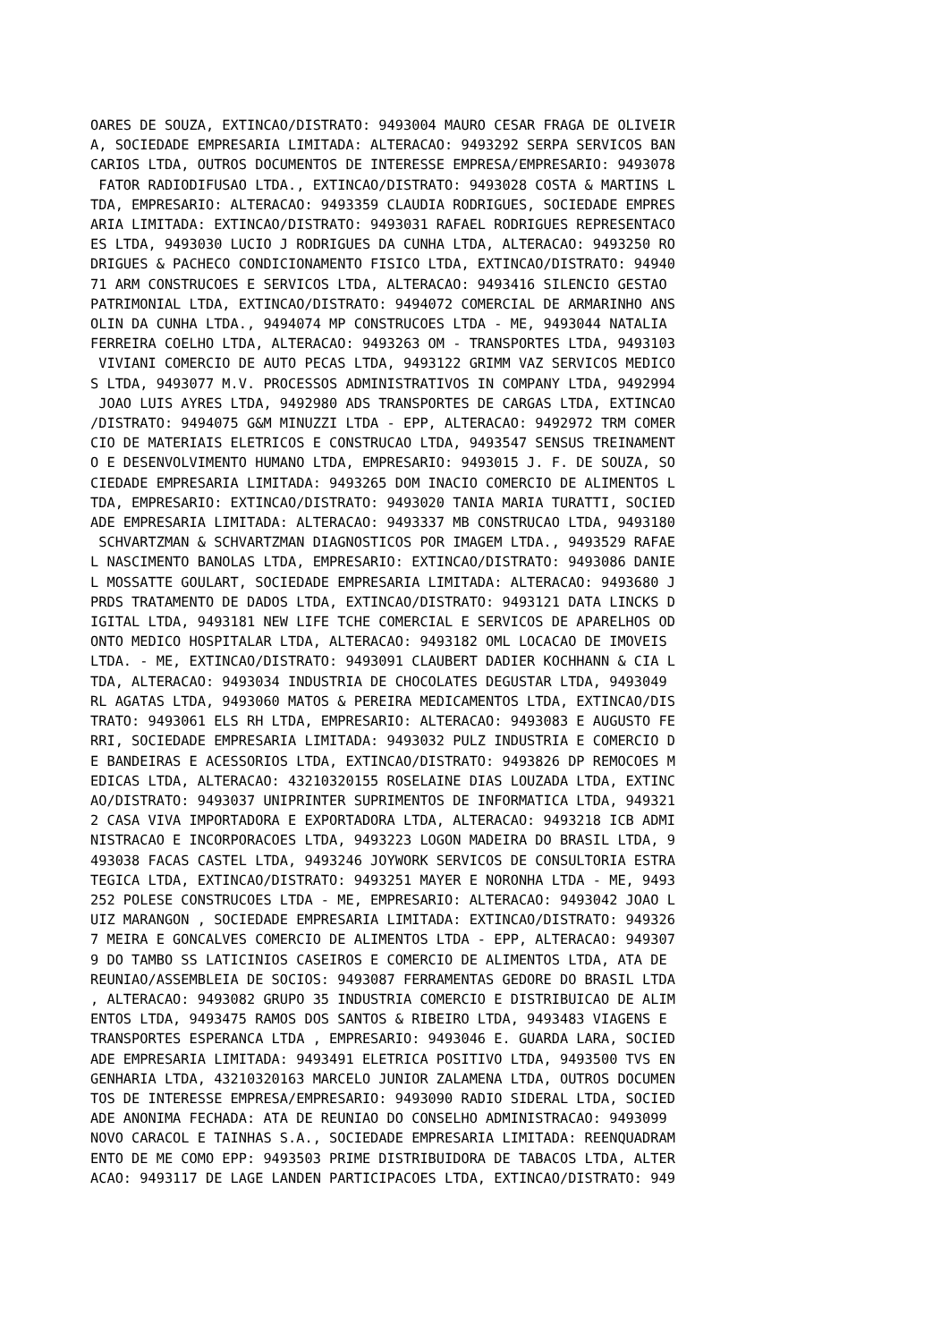OARES DE SOUZA, EXTINCAO/DISTRATO: 9493004 MAURO CESAR FRAGA DE OLIVEIR
A, SOCIEDADE EMPRESARIA LIMITADA: ALTERACAO: 9493292 SERPA SERVICOS BAN
CARIOS LTDA, OUTROS DOCUMENTOS DE INTERESSE EMPRESA/EMPRESARIO: 9493078
 FATOR RADIODIFUSAO LTDA., EXTINCAO/DISTRATO: 9493028 COSTA & MARTINS L
TDA, EMPRESARIO: ALTERACAO: 9493359 CLAUDIA RODRIGUES, SOCIEDADE EMPRES
ARIA LIMITADA: EXTINCAO/DISTRATO: 9493031 RAFAEL RODRIGUES REPRESENTACO
ES LTDA, 9493030 LUCIO J RODRIGUES DA CUNHA LTDA, ALTERACAO: 9493250 RO
DRIGUES & PACHECO CONDICIONAMENTO FISICO LTDA, EXTINCAO/DISTRATO: 94940
71 ARM CONSTRUCOES E SERVICOS LTDA, ALTERACAO: 9493416 SILENCIO GESTAO
PATRIMONIAL LTDA, EXTINCAO/DISTRATO: 9494072 COMERCIAL DE ARMARINHO ANS
OLIN DA CUNHA LTDA., 9494074 MP CONSTRUCOES LTDA - ME, 9493044 NATALIA
FERREIRA COELHO LTDA, ALTERACAO: 9493263 OM - TRANSPORTES LTDA, 9493103
 VIVIANI COMERCIO DE AUTO PECAS LTDA, 9493122 GRIMM VAZ SERVICOS MEDICO
S LTDA, 9493077 M.V. PROCESSOS ADMINISTRATIVOS IN COMPANY LTDA, 9492994
 JOAO LUIS AYRES LTDA, 9492980 ADS TRANSPORTES DE CARGAS LTDA, EXTINCAO
/DISTRATO: 9494075 G&M MINUZZI LTDA - EPP, ALTERACAO: 9492972 TRM COMER
CIO DE MATERIAIS ELETRICOS E CONSTRUCAO LTDA, 9493547 SENSUS TREINAMENT
O E DESENVOLVIMENTO HUMANO LTDA, EMPRESARIO: 9493015 J. F. DE SOUZA, SO
CIEDADE EMPRESARIA LIMITADA: 9493265 DOM INACIO COMERCIO DE ALIMENTOS L
TDA, EMPRESARIO: EXTINCAO/DISTRATO: 9493020 TANIA MARIA TURATTI, SOCIED
ADE EMPRESARIA LIMITADA: ALTERACAO: 9493337 MB CONSTRUCAO LTDA, 9493180
 SCHVARTZMAN & SCHVARTZMAN DIAGNOSTICOS POR IMAGEM LTDA., 9493529 RAFAE
L NASCIMENTO BANOLAS LTDA, EMPRESARIO: EXTINCAO/DISTRATO: 9493086 DANIE
L MOSSATTE GOULART, SOCIEDADE EMPRESARIA LIMITADA: ALTERACAO: 9493680 J
PRDS TRATAMENTO DE DADOS LTDA, EXTINCAO/DISTRATO: 9493121 DATA LINCKS D
IGITAL LTDA, 9493181 NEW LIFE TCHE COMERCIAL E SERVICOS DE APARELHOS OD
ONTO MEDICO HOSPITALAR LTDA, ALTERACAO: 9493182 OML LOCACAO DE IMOVEIS
LTDA. - ME, EXTINCAO/DISTRATO: 9493091 CLAUBERT DADIER KOCHHANN & CIA L
TDA, ALTERACAO: 9493034 INDUSTRIA DE CHOCOLATES DEGUSTAR LTDA, 9493049
RL AGATAS LTDA, 9493060 MATOS & PEREIRA MEDICAMENTOS LTDA, EXTINCAO/DIS
TRATO: 9493061 ELS RH LTDA, EMPRESARIO: ALTERACAO: 9493083 E AUGUSTO FE
RRI, SOCIEDADE EMPRESARIA LIMITADA: 9493032 PULZ INDUSTRIA E COMERCIO D
E BANDEIRAS E ACESSORIOS LTDA, EXTINCAO/DISTRATO: 9493826 DP REMOCOES M
EDICAS LTDA, ALTERACAO: 43210320155 ROSELAINE DIAS LOUZADA LTDA, EXTINC
AO/DISTRATO: 9493037 UNIPRINTER SUPRIMENTOS DE INFORMATICA LTDA, 949321
2 CASA VIVA IMPORTADORA E EXPORTADORA LTDA, ALTERACAO: 9493218 ICB ADMI
NISTRACAO E INCORPORACOES LTDA, 9493223 LOGON MADEIRA DO BRASIL LTDA, 9
493038 FACAS CASTEL LTDA, 9493246 JOYWORK SERVICOS DE CONSULTORIA ESTRA
TEGICA LTDA, EXTINCAO/DISTRATO: 9493251 MAYER E NORONHA LTDA - ME, 9493
252 POLESE CONSTRUCOES LTDA - ME, EMPRESARIO: ALTERACAO: 9493042 JOAO L
UIZ MARANGON , SOCIEDADE EMPRESARIA LIMITADA: EXTINCAO/DISTRATO: 949326
7 MEIRA E GONCALVES COMERCIO DE ALIMENTOS LTDA - EPP, ALTERACAO: 949307
9 DO TAMBO SS LATICINIOS CASEIROS E COMERCIO DE ALIMENTOS LTDA, ATA DE
REUNIAO/ASSEMBLEIA DE SOCIOS: 9493087 FERRAMENTAS GEDORE DO BRASIL LTDA
, ALTERACAO: 9493082 GRUPO 35 INDUSTRIA COMERCIO E DISTRIBUICAO DE ALIM
ENTOS LTDA, 9493475 RAMOS DOS SANTOS & RIBEIRO LTDA, 9493483 VIAGENS E
TRANSPORTES ESPERANCA LTDA , EMPRESARIO: 9493046 E. GUARDA LARA, SOCIED
ADE EMPRESARIA LIMITADA: 9493491 ELETRICA POSITIVO LTDA, 9493500 TVS EN
GENHARIA LTDA, 43210320163 MARCELO JUNIOR ZALAMENA LTDA, OUTROS DOCUMEN
TOS DE INTERESSE EMPRESA/EMPRESARIO: 9493090 RADIO SIDERAL LTDA, SOCIED
ADE ANONIMA FECHADA: ATA DE REUNIAO DO CONSELHO ADMINISTRACAO: 9493099
NOVO CARACOL E TAINHAS S.A., SOCIEDADE EMPRESARIA LIMITADA: REENQUADRAM
ENTO DE ME COMO EPP: 9493503 PRIME DISTRIBUIDORA DE TABACOS LTDA, ALTER
ACAO: 9493117 DE LAGE LANDEN PARTICIPACOES LTDA, EXTINCAO/DISTRATO: 949